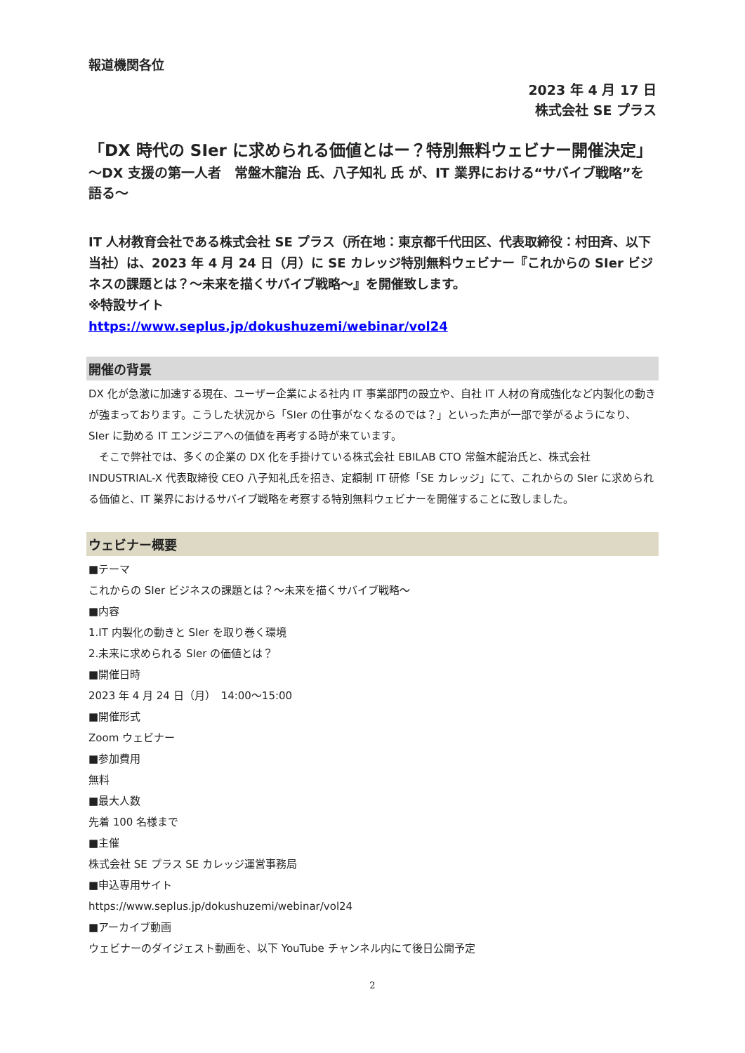報道機関各位
2023 年 4 月 17 日
株式会社 SE プラス
「DX 時代の SIer に求められる価値とはー？特別無料ウェビナー開催決定」
～DX 支援の第一人者　常盤木龍治 氏、八子知礼 氏 が、IT 業界における“サバイブ戦略”を語る～
IT 人材教育会社である株式会社 SE プラス（所在地：東京都千代田区、代表取締役：村田斉、以下当社）は、2023 年 4 月 24 日（月）に SE カレッジ特別無料ウェビナー『これからの SIer ビジネスの課題とは？～未来を描くサバイブ戦略～』を開催致します。
※特設サイト
https://www.seplus.jp/dokushuzemi/webinar/vol24
開催の背景
DX 化が急激に加速する現在、ユーザー企業による社内 IT 事業部門の設立や、自社 IT 人材の育成強化など内製化の動きが強まっております。こうした状況から「SIer の仕事がなくなるのでは？」といった声が一部で挙がるようになり、SIer に勤める IT エンジニアへの価値を再考する時が来ています。
　そこで弊社では、多くの企業の DX 化を手掛けている株式会社 EBILAB CTO 常盤木龍治氏と、株式会社 INDUSTRIAL-X 代表取締役 CEO 八子知礼氏を招き、定額制 IT 研修「SE カレッジ」にて、これからの SIer に求められる価値と、IT 業界におけるサバイブ戦略を考察する特別無料ウェビナーを開催することに致しました。
ウェビナー概要
■テーマ
これからの SIer ビジネスの課題とは？～未来を描くサバイブ戦略～
■内容
1.IT 内製化の動きと SIer を取り巻く環境
2.未来に求められる SIer の価値とは？
■開催日時
2023 年 4 月 24 日（月）　14:00～15:00
■開催形式
Zoom ウェビナー
■参加費用
無料
■最大人数
先着 100 名様まで
■主催
株式会社 SE プラス SE カレッジ運営事務局
■申込専用サイト
https://www.seplus.jp/dokushuzemi/webinar/vol24
■アーカイブ動画
ウェビナーのダイジェスト動画を、以下 YouTube チャンネル内にて後日公開予定
2